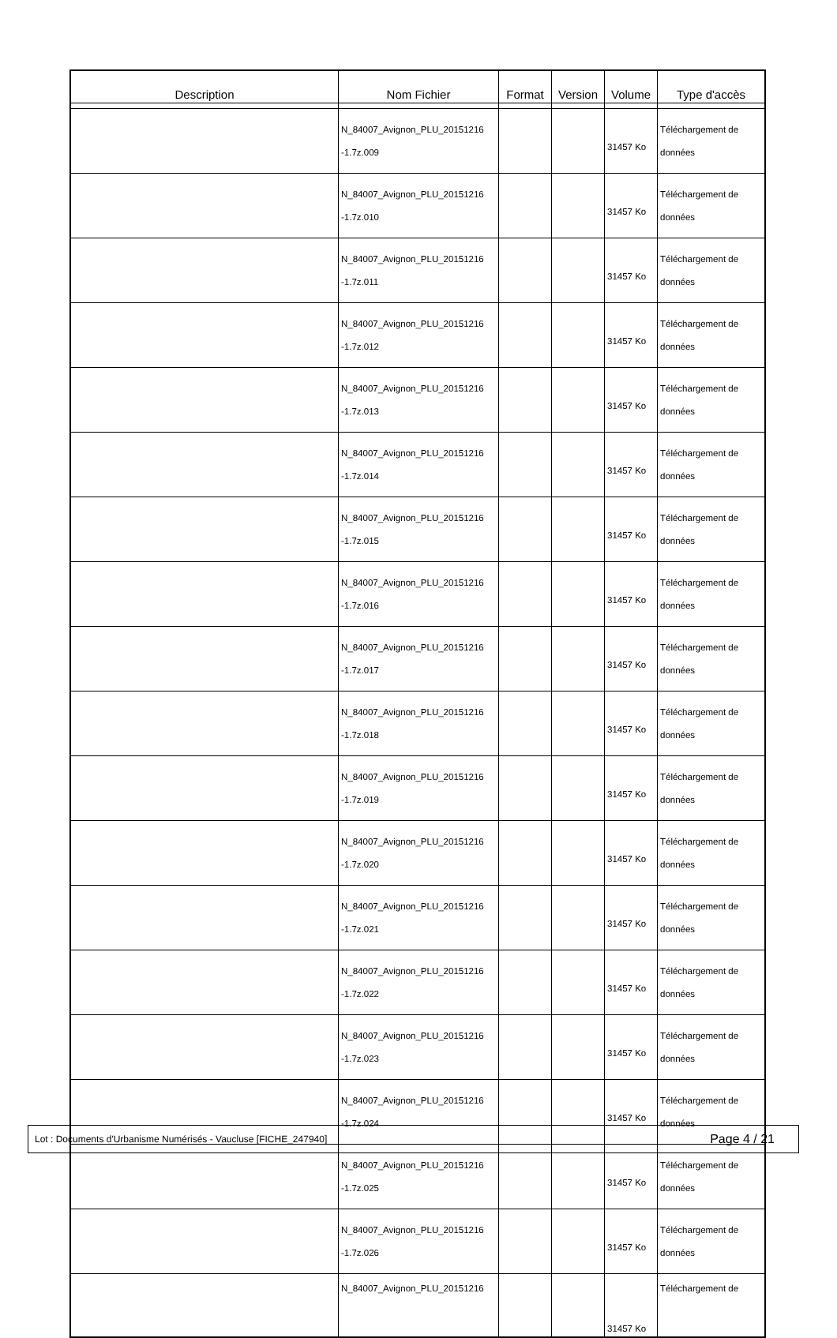| Description | Nom Fichier | Format | Version | Volume | Type d'accès |
| --- | --- | --- | --- | --- | --- |
| | N_84007_Avignon_PLU_20151216 -1.7z.009 | | | 31457 Ko | Téléchargement de données |
| | N_84007_Avignon_PLU_20151216 -1.7z.010 | | | 31457 Ko | Téléchargement de données |
| | N_84007_Avignon_PLU_20151216 -1.7z.011 | | | 31457 Ko | Téléchargement de données |
| | N_84007_Avignon_PLU_20151216 -1.7z.012 | | | 31457 Ko | Téléchargement de données |
| | N_84007_Avignon_PLU_20151216 -1.7z.013 | | | 31457 Ko | Téléchargement de données |
| | N_84007_Avignon_PLU_20151216 -1.7z.014 | | | 31457 Ko | Téléchargement de données |
| | N_84007_Avignon_PLU_20151216 -1.7z.015 | | | 31457 Ko | Téléchargement de données |
| | N_84007_Avignon_PLU_20151216 -1.7z.016 | | | 31457 Ko | Téléchargement de données |
| | N_84007_Avignon_PLU_20151216 -1.7z.017 | | | 31457 Ko | Téléchargement de données |
| | N_84007_Avignon_PLU_20151216 -1.7z.018 | | | 31457 Ko | Téléchargement de données |
| | N_84007_Avignon_PLU_20151216 -1.7z.019 | | | 31457 Ko | Téléchargement de données |
| | N_84007_Avignon_PLU_20151216 -1.7z.020 | | | 31457 Ko | Téléchargement de données |
| | N_84007_Avignon_PLU_20151216 -1.7z.021 | | | 31457 Ko | Téléchargement de données |
| | N_84007_Avignon_PLU_20151216 -1.7z.022 | | | 31457 Ko | Téléchargement de données |
| | N_84007_Avignon_PLU_20151216 -1.7z.023 | | | 31457 Ko | Téléchargement de données |
| | N_84007_Avignon_PLU_20151216 -1.7z.024 | | | 31457 Ko | Téléchargement de données |
| | N_84007_Avignon_PLU_20151216 -1.7z.025 | | | 31457 Ko | Téléchargement de données |
| | N_84007_Avignon_PLU_20151216 -1.7z.026 | | | 31457 Ko | Téléchargement de données |
| | N_84007_Avignon_PLU_20151216 | | | 31457 Ko | Téléchargement de |
Lot : Documents d'Urbanisme Numérisés - Vaucluse [FICHE_247940] Page 4 / 21